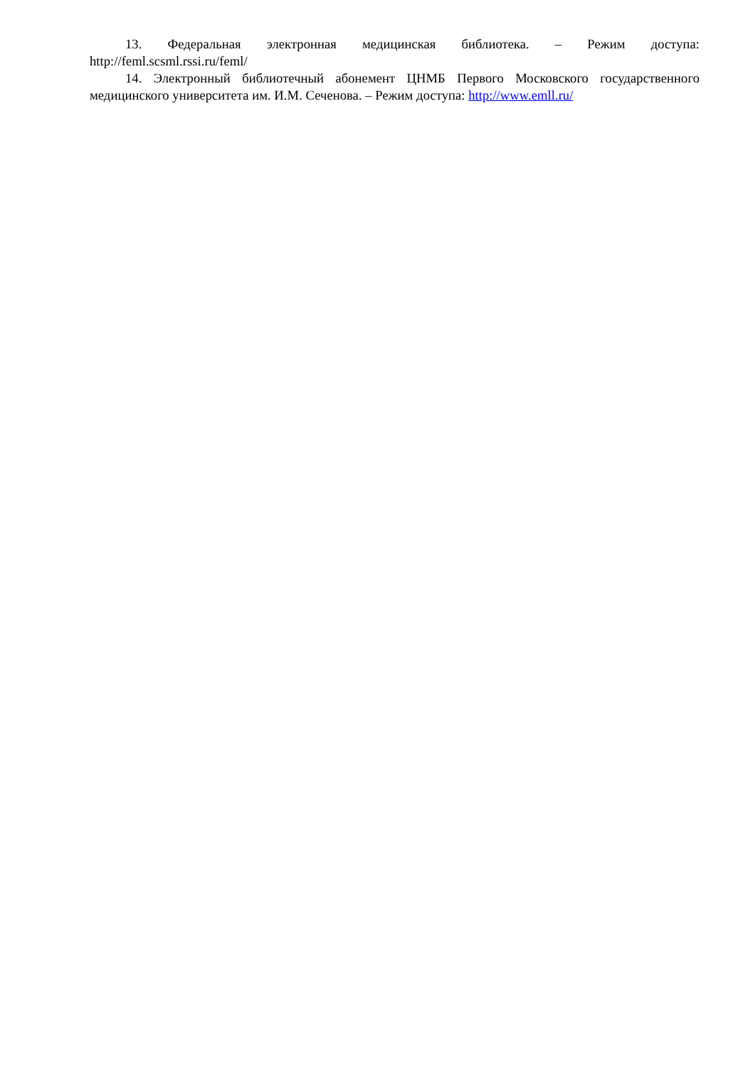13. Федеральная электронная медицинская библиотека. – Режим доступа: http://feml.scsml.rssi.ru/feml/
14. Электронный библиотечный абонемент ЦНМБ Первого Московского государственного медицинского университета им. И.М. Сеченова. – Режим доступа: http://www.emll.ru/